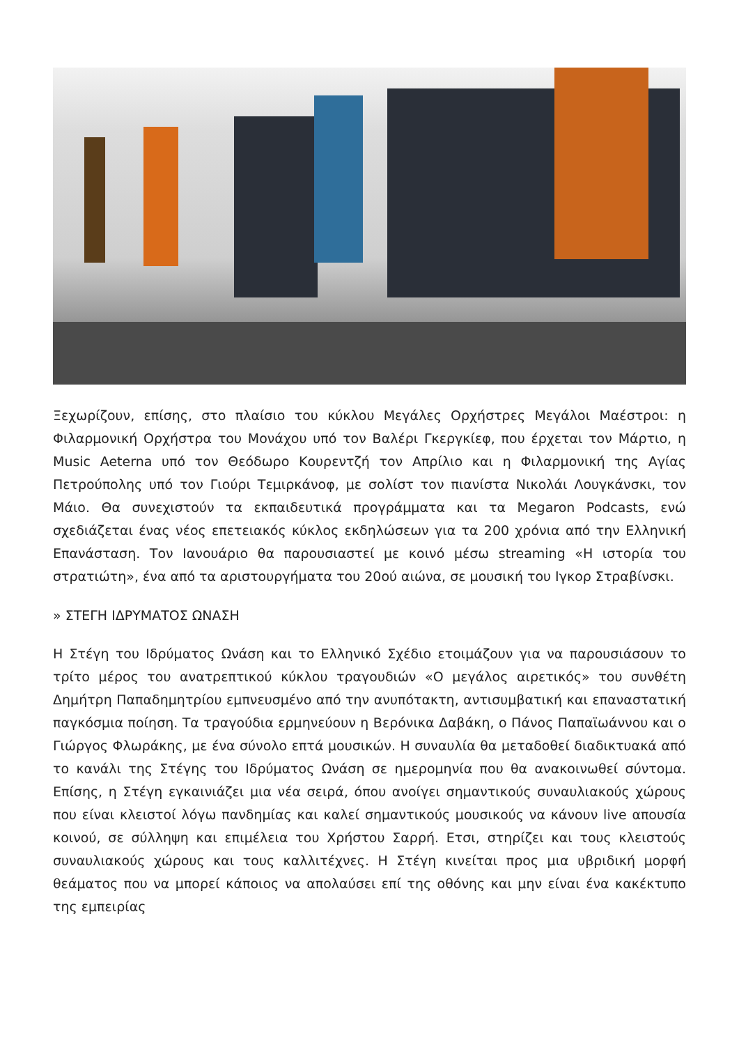Ξεχωρίζουν, επίσης, στο πλαίσιο του κύκλου Μεγάλες Ορχήστρες Μεγάλοι Μαέστροι: η Φιλαρμονική Ορχήστρα του Μονάχου υπό τον Βαλέρι Γκεργκίεφ, που έρχεται τον Μάρτιο, η Music Aeterna υπό τον Θεόδωρο Κουρεντζή τον Απρίλιο και η Φιλαρμονική της Αγίας Πετρούπολης υπό τον Γιούρι Τεμιρκάνοφ, με σολίστ τον πιανίστα Νικολάι Λουγκάνσκι, τον Μάιο. Θα συνεχιστούν τα εκπαιδευτικά προγράμματα και τα Megaron Podcasts, ενώ σχεδιάζεται ένας νέος επετειακός κύκλος εκδηλώσεων για τα 200 χρόνια από την Ελληνική Επανάσταση. Τον Ιανουάριο θα παρουσιαστεί με κοινό μέσω streaming «Η ιστορία του στρατιώτη», ένα από τα αριστουργήματα του 20ού αιώνα, σε μουσική του Ιγκορ Στραβίνσκι.
» ΣΤΕΓΗ ΙΔΡΥΜΑΤΟΣ ΩΝΑΣΗ
Η Στέγη του Ιδρύματος Ωνάση και το Ελληνικό Σχέδιο ετοιμάζουν για να παρουσιάσουν το τρίτο μέρος του ανατρεπτικού κύκλου τραγουδιών «Ο μεγάλος αιρετικός» του συνθέτη Δημήτρη Παπαδημητρίου εμπνευσμένο από την ανυπότακτη, αντισυμβατική και επαναστατική παγκόσμια ποίηση. Τα τραγούδια ερμηνεύουν η Βερόνικα Δαβάκη, ο Πάνος Παπαϊωάννου και ο Γιώργος Φλωράκης, με ένα σύνολο επτά μουσικών. Η συναυλία θα μεταδοθεί διαδικτυακά από το κανάλι της Στέγης του Ιδρύματος Ωνάση σε ημερομηνία που θα ανακοινωθεί σύντομα. Επίσης, η Στέγη εγκαινιάζει μια νέα σειρά, όπου ανοίγει σημαντικούς συναυλιακούς χώρους που είναι κλειστοί λόγω πανδημίας και καλεί σημαντικούς μουσικούς να κάνουν live απουσία κοινού, σε σύλληψη και επιμέλεια του Χρήστου Σαρρή. Ετσι, στηρίζει και τους κλειστούς συναυλιακούς χώρους και τους καλλιτέχνες. Η Στέγη κινείται προς μια υβριδική μορφή θεάματος που να μπορεί κάποιος να απολαύσει επί της οθόνης και μην είναι ένα κακέκτυπο της εμπειρίας